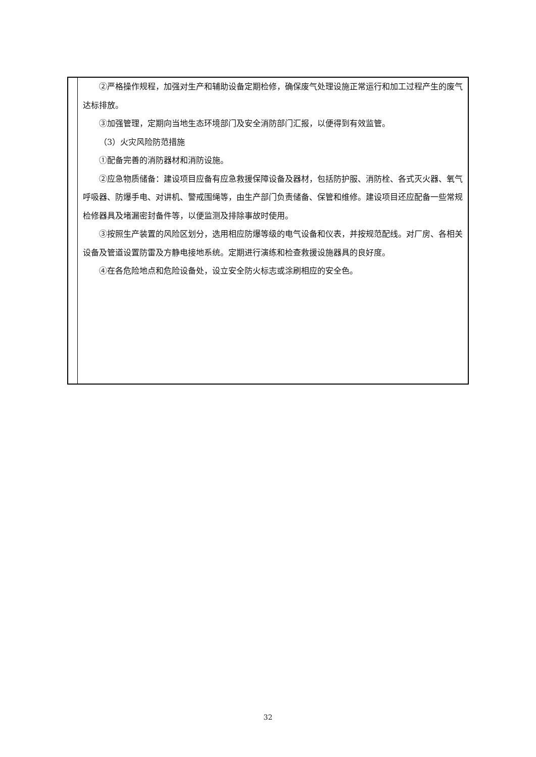| | ②严格操作规程，加强对生产和辅助设备定期检修，确保废气处理设施正常运行和加工过程产生的废气达标排放。 ③加强管理，定期向当地生态环境部门及安全消防部门汇报，以便得到有效监管。 （3）火灾风险防范措施 ①配备完善的消防器材和消防设施。 ②应急物质储备：建设项目应备有应急救援保障设备及器材，包括防护服、消防栓、各式灭火器、氧气呼吸器、防爆手电、对讲机、警戒围绳等，由生产部门负责储备、保管和维修。建设项目还应配备一些常规检修器具及堵漏密封备件等，以便监测及排除事故时使用。 ③按照生产装置的风险区划分，选用相应防爆等级的电气设备和仪表，并按规范配线。对厂房、各相关设备及管道设置防雷及方静电接地系统。定期进行演练和检查救援设施器具的良好度。 ④在各危险地点和危险设备处，设立安全防火标志或涂刷相应的安全色。 |
32